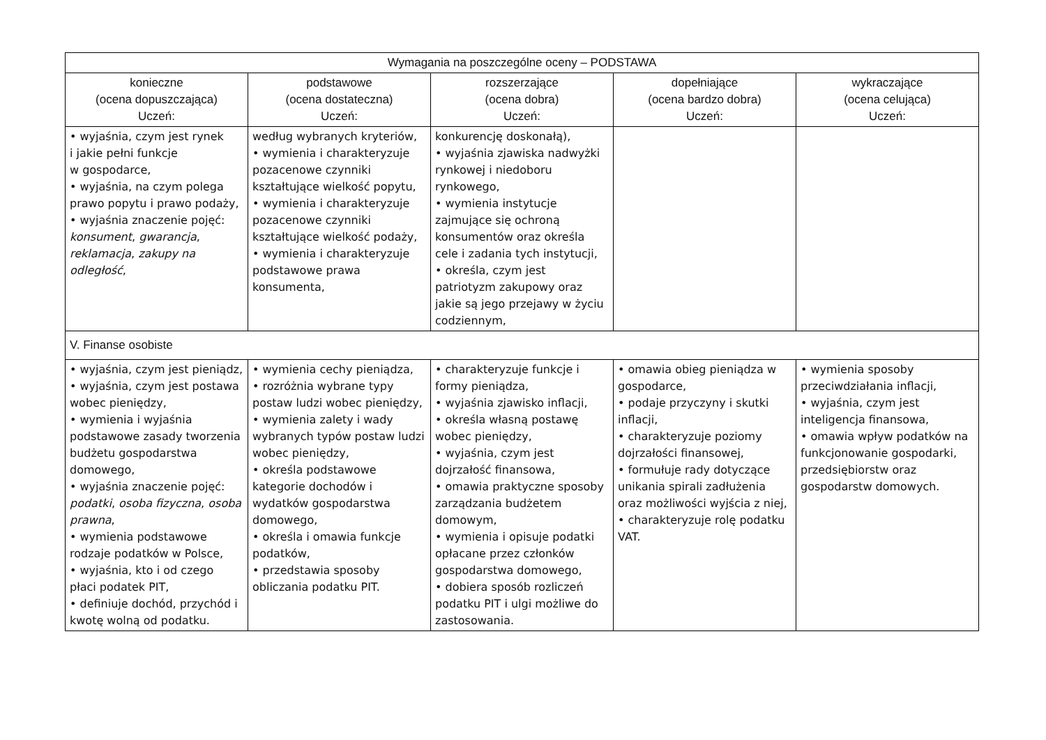| Wymagania na poszczególne oceny – PODSTAWA | | | | |
| --- | --- | --- | --- | --- |
| konieczne (ocena dopuszczająca) Uczeń: | podstawowe (ocena dostateczna) Uczeń: | rozszerzające (ocena dobra) Uczeń: | dopełniające (ocena bardzo dobra) Uczeń: | wykraczające (ocena celująca) Uczeń: |
| • wyjaśnia, czym jest rynek i jakie pełni funkcje w gospodarce, • wyjaśnia, na czym polega prawo popytu i prawo podaży, • wyjaśnia znaczenie pojęć: konsument , gwarancja , reklamacja , zakupy na odległość , | według wybranych kryteriów, • wymienia i charakteryzuje pozacenowe czynniki kształtujące wielkość popytu, • wymienia i charakteryzuje pozacenowe czynniki kształtujące wielkość podaży, • wymienia i charakteryzuje podstawowe prawa konsumenta, | konkurencję doskonałą), • wyjaśnia zjawiska nadwyżki rynkowej i niedoboru rynkowego, • wymienia instytucje zajmujące się ochroną konsumentów oraz określa cele i zadania tych instytucji, • określa, czym jest patriotyzm zakupowy oraz jakie są jego przejawy w życiu codziennym, | | |
| V. Finanse osobiste | | | | |
| • wyjaśnia, czym jest pieniądz, • wyjaśnia, czym jest postawa wobec pieniędzy, • wymienia i wyjaśnia podstawowe zasady tworzenia budżetu gospodarstwa domowego, • wyjaśnia znaczenie pojęć: podatki , osoba fizyczna , osoba prawna , • wymienia podstawowe rodzaje podatków w Polsce, • wyjaśnia, kto i od czego płaci podatek PIT, • definiuje dochód, przychód i kwotę wolną od podatku. | • wymienia cechy pieniądza, • rozróżnia wybrane typy postaw ludzi wobec pieniędzy, • wymienia zalety i wady wybranych typów postaw ludzi wobec pieniędzy, • określa podstawowe kategorie dochodów i wydatków gospodarstwa domowego, • określa i omawia funkcje podatków, • przedstawia sposoby obliczania podatku PIT. | • charakteryzuje funkcje i formy pieniądza, • wyjaśnia zjawisko inflacji, • określa własną postawę wobec pieniędzy, • wyjaśnia, czym jest dojrzałość finansowa, • omawia praktyczne sposoby zarządzania budżetem domowym, • wymienia i opisuje podatki opłacane przez członków gospodarstwa domowego, • dobiera sposób rozliczeń podatku PIT i ulgi możliwe do zastosowania. | • omawia obieg pieniądza w gospodarce, • podaje przyczyny i skutki inflacji, • charakteryzuje poziomy dojrzałości finansowej, • formułuje rady dotyczące unikania spirali zadłużenia oraz możliwości wyjścia z niej, • charakteryzuje rolę podatku VAT. | • wymienia sposoby przeciwdziałania inflacji, • wyjaśnia, czym jest inteligencja finansowa, • omawia wpływ podatków na funkcjonowanie gospodarki, przedsiębiorstw oraz gospodarstw domowych. |